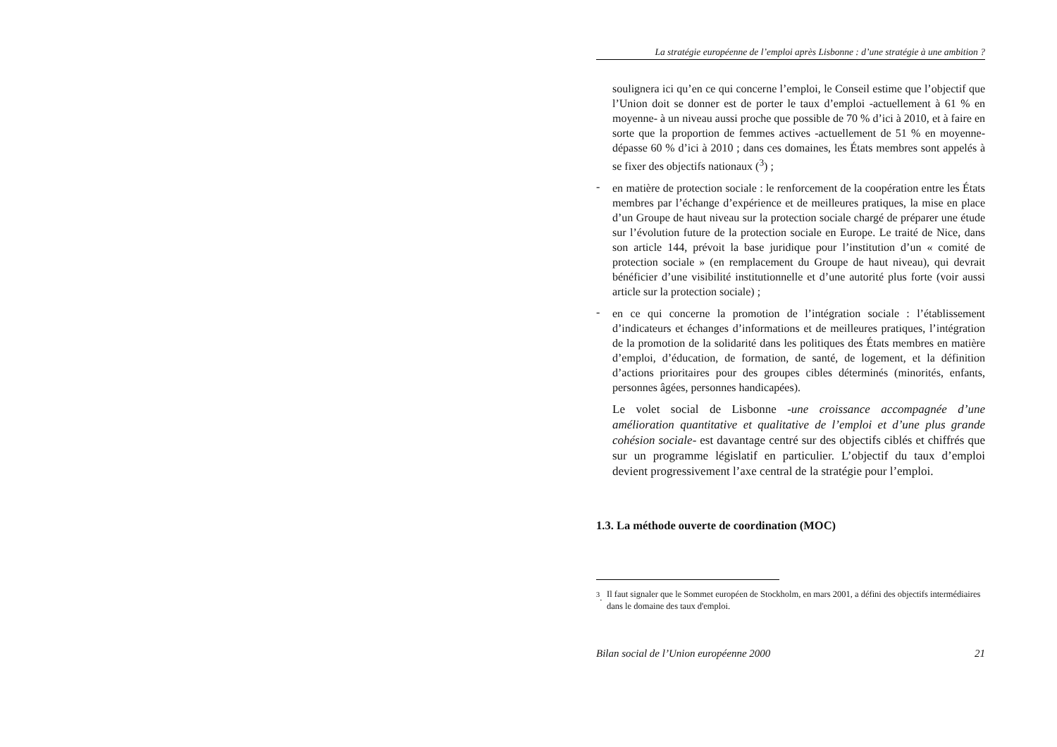La stratégie européenne de l’emploi après Lisbonne : d’une stratégie à une ambition ?
soulignera ici qu’en ce qui concerne l’emploi, le Conseil estime que l’objectif que l’Union doit se donner est de porter le taux d’emploi -actuellement à 61 % en moyenne- à un niveau aussi proche que possible de 70 % d’ici à 2010, et à faire en sorte que la proportion de femmes actives -actuellement de 51 % en moyenne- dépasse 60 % d’ici à 2010 ; dans ces domaines, les États membres sont appelés à se fixer des objectifs nationaux (<sup>3</sup>) ;
-
en matière de protection sociale : le renforcement de la coopération entre les États membres par l’échange d’expérience et de meilleures pratiques, la mise en place d’un Groupe de haut niveau sur la protection sociale chargé de préparer une étude sur l’évolution future de la protection sociale en Europe. Le traité de Nice, dans son article 144, prévoit la base juridique pour l’institution d’un « comité de protection sociale » (en remplacement du Groupe de haut niveau), qui devrait bénéficier d’une visibilité institutionnelle et d’une autorité plus forte (voir aussi article sur la protection sociale) ;
-
en ce qui concerne la promotion de l’intégration sociale : l’établissement d’indicateurs et échanges d’informations et de meilleures pratiques, l’intégration de la promotion de la solidarité dans les politiques des États membres en matière d’emploi, d’éducation, de formation, de santé, de logement, et la définition d’actions prioritaires pour des groupes cibles déterminés (minorités, enfants, personnes âgées, personnes handicapées).
Le volet social de Lisbonne -une croissance accompagnée d’une amélioration quantitative et qualitative de l’emploi et d’une plus grande cohésion sociale- est davantage centré sur des objectifs ciblés et chiffrés que sur un programme législatif en particulier. L’objectif du taux d’emploi devient progressivement l’axe central de la stratégie pour l’emploi.
1.3. La méthode ouverte de coordination (MOC)
<sup>3</sup>. Il faut signaler que le Sommet européen de Stockholm, en mars 2001, a défini des objectifs intermédiaires dans le domaine des taux d'emploi.
Bilan social de l’Union européenne 2000 21